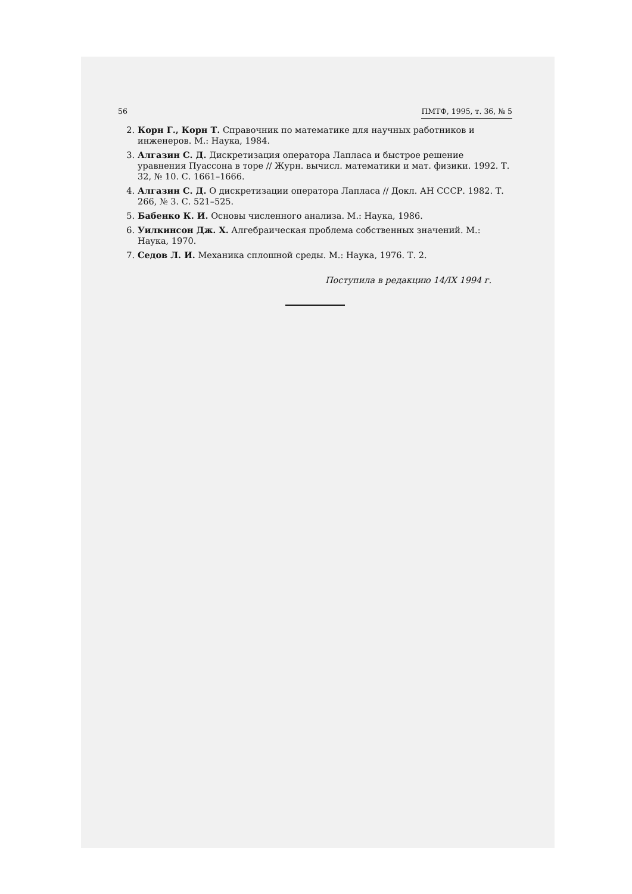56 ПМТФ, 1995, т. 36, № 5
2. Корн Г., Корн Т. Справочник по математике для научных работников и инженеров. М.: Наука, 1984.
3. Алгазин С. Д. Дискретизация оператора Лапласа и быстрое решение уравнения Пуассона в торе // Журн. вычисл. математики и мат. физики. 1992. Т. 32, № 10. С. 1661–1666.
4. Алгазин С. Д. О дискретизации оператора Лапласа // Докл. АН СССР. 1982. Т. 266, № 3. С. 521–525.
5. Бабенко К. И. Основы численного анализа. М.: Наука, 1986.
6. Уилкинсон Дж. Х. Алгебраическая проблема собственных значений. М.: Наука, 1970.
7. Седов Л. И. Механика сплошной среды. М.: Наука, 1976. Т. 2.
Поступила в редакцию 14/IX 1994 г.